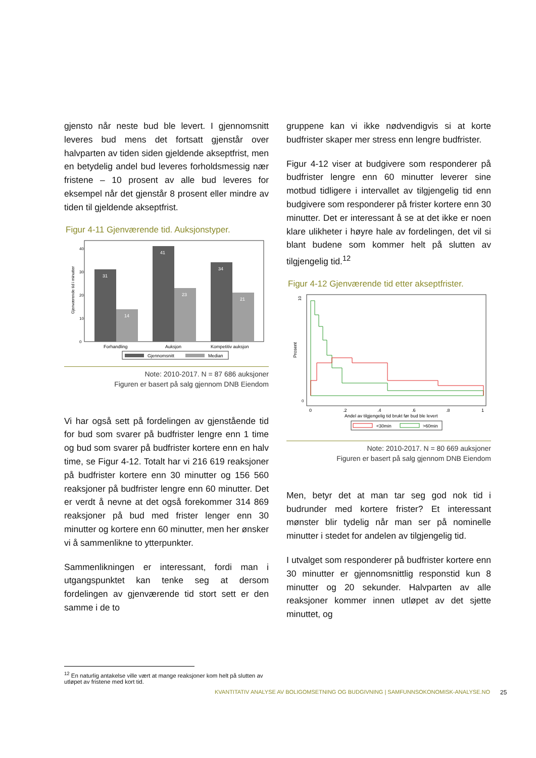gjensto når neste bud ble levert. I gjennomsnitt leveres bud mens det fortsatt gjenstår over halvparten av tiden siden gjeldende akseptfrist, men en betydelig andel bud leveres forholdsmessig nær fristene – 10 prosent av alle bud leveres for eksempel når det gjenstår 8 prosent eller mindre av tiden til gjeldende akseptfrist.
Figur 4-11 Gjenværende tid. Auksjonstyper.
Gjenværende tid i minutter
0
10
20
30
40
31
14
41
23
34
21
Forhandling
Auksjon
Kompetitiv auksjon
Gjennomsnitt
Median
Note: 2010-2017. N = 87 686 auksjoner
Figuren er basert på salg gjennom DNB Eiendom
Vi har også sett på fordelingen av gjenstående tid for bud som svarer på budfrister lengre enn 1 time og bud som svarer på budfrister kortere enn en halv time, se Figur 4-12. Totalt har vi 216 619 reaksjoner på budfrister kortere enn 30 minutter og 156 560 reaksjoner på budfrister lengre enn 60 minutter. Det er verdt å nevne at det også forekommer 314 869 reaksjoner på bud med frister lenger enn 30 minutter og kortere enn 60 minutter, men her ønsker vi å sammenlikne to ytterpunkter.
Sammenlikningen er interessant, fordi man i utgangspunktet kan tenke seg at dersom fordelingen av gjenværende tid stort sett er den samme i de to
gruppene kan vi ikke nødvendigvis si at korte budfrister skaper mer stress enn lengre budfrister.
Figur 4-12 viser at budgivere som responderer på budfrister lengre enn 60 minutter leverer sine motbud tidligere i intervallet av tilgjengelig tid enn budgivere som responderer på frister kortere enn 30 minutter. Det er interessant å se at det ikke er noen klare ulikheter i høyre hale av fordelingen, det vil si blant budene som kommer helt på slutten av tilgjengelig tid.<sup>12</sup>
Figur 4-12 Gjenværende tid etter akseptfrister.
Prosent
0
10
0
.2
.4
.6
.8
1
Andel av tilgjengelig tid brukt før bud ble levert
<30min
>60min
Note: 2010-2017. N = 80 669 auksjoner
Figuren er basert på salg gjennom DNB Eiendom
Men, betyr det at man tar seg god nok tid i budrunder med kortere frister? Et interessant mønster blir tydelig når man ser på nominelle minutter i stedet for andelen av tilgjengelig tid.
I utvalget som responderer på budfrister kortere enn 30 minutter er gjennomsnittlig responstid kun 8 minutter og 20 sekunder. Halvparten av alle reaksjoner kommer innen utløpet av det sjette minuttet, og
<sup>12</sup> En naturlig antakelse ville vært at mange reaksjoner kom helt på slutten av utløpet av fristene med kort tid.
KVANTITATIV ANALYSE AV BOLIGOMSETNING OG BUDGIVNING | SAMFUNNSOKONOMISK-ANALYSE.NO
25